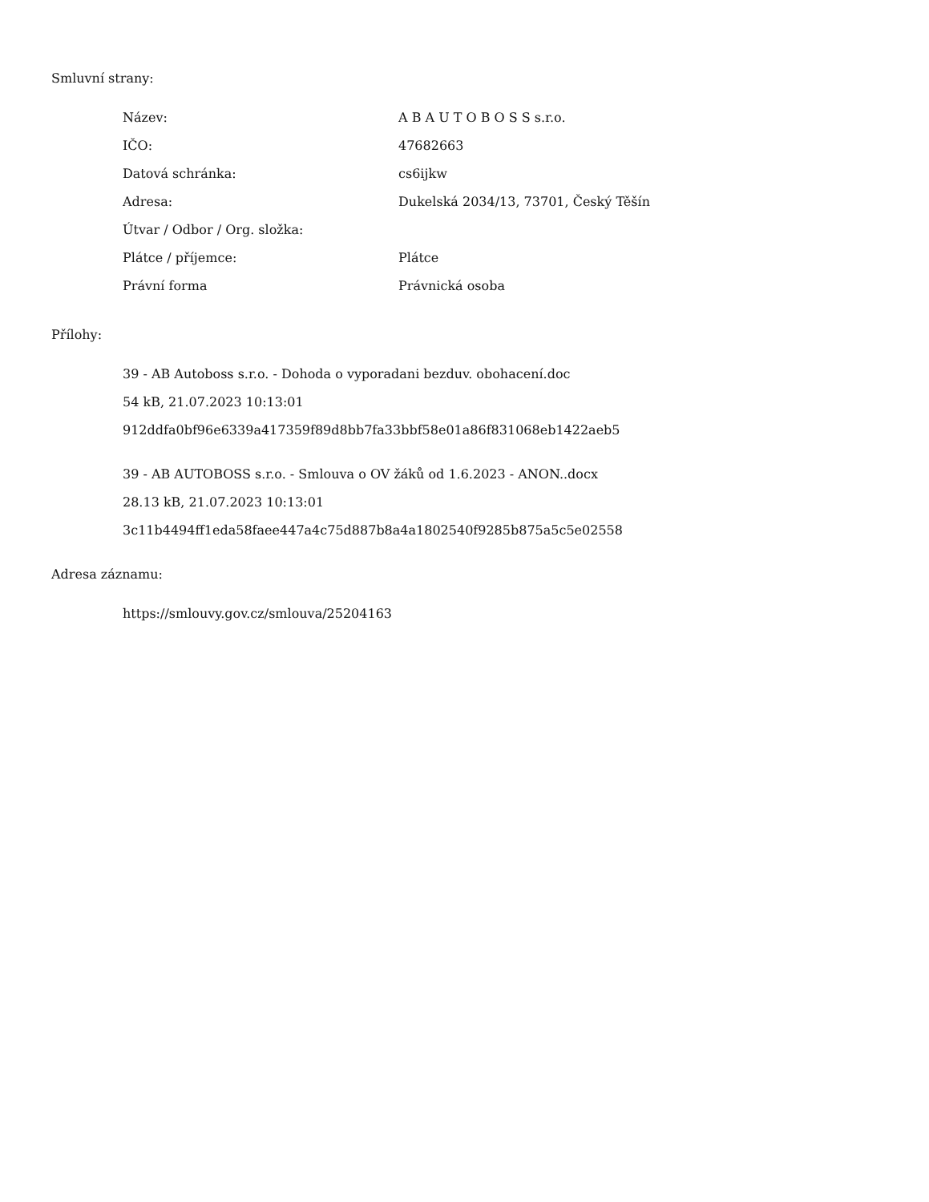Smluvní strany:
| Název: | A B A U T O B O S S s.r.o. |
| IČO: | 47682663 |
| Datová schránka: | cs6ijkw |
| Adresa: | Dukelská 2034/13, 73701, Český Těšín |
| Útvar / Odbor / Org. složka: | |
| Plátce / příjemce: | Plátce |
| Právní forma | Právnická osoba |
Přílohy:
39 - AB Autoboss s.r.o. - Dohoda o vyporadani bezduv. obohacení.doc
54 kB, 21.07.2023 10:13:01
912ddfa0bf96e6339a417359f89d8bb7fa33bbf58e01a86f831068eb1422aeb5
39 - AB AUTOBOSS s.r.o. - Smlouva o OV žáků od 1.6.2023 - ANON..docx
28.13 kB, 21.07.2023 10:13:01
3c11b4494ff1eda58faee447a4c75d887b8a4a1802540f9285b875a5c5e02558
Adresa záznamu:
https://smlouvy.gov.cz/smlouva/25204163